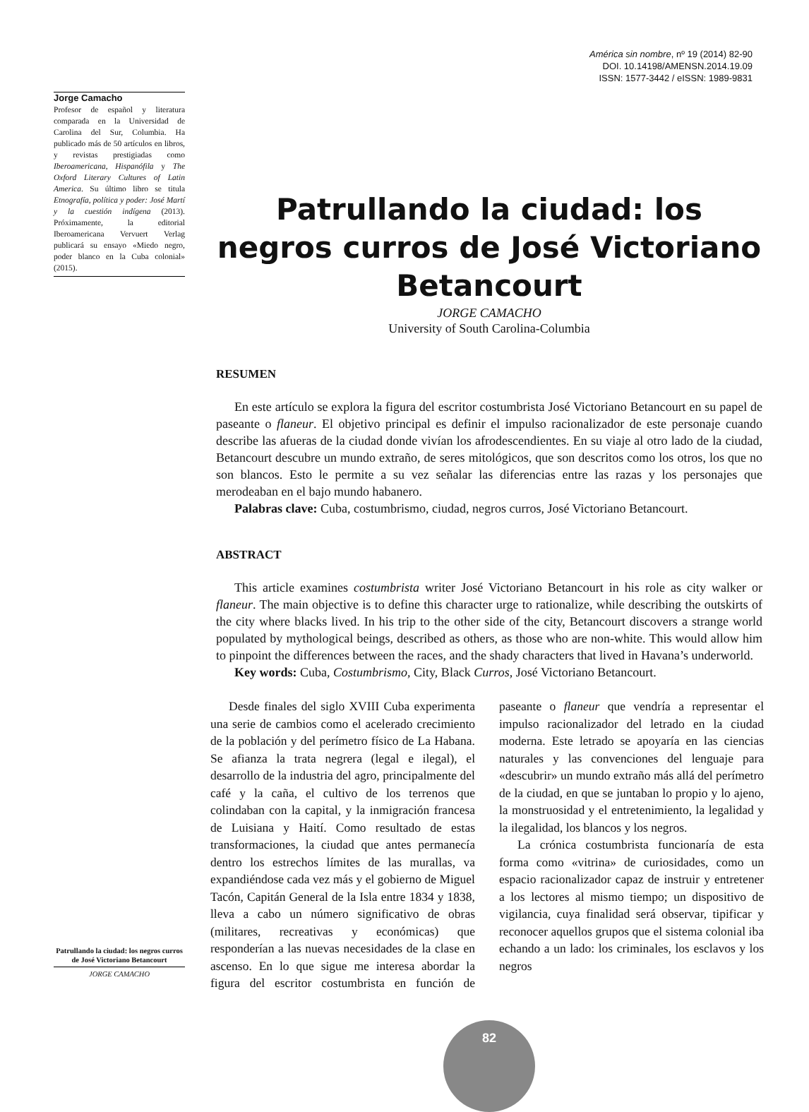América sin nombre, nº 19 (2014) 82-90
DOI. 10.14198/AMENSN.2014.19.09
ISSN: 1577-3442 / eISSN: 1989-9831
Jorge Camacho
Profesor de español y literatura comparada en la Universidad de Carolina del Sur, Columbia. Ha publicado más de 50 artículos en libros, y revistas prestigiadas como Iberoamericana, Hispanófila y The Oxford Literary Cultures of Latin America. Su último libro se titula Etnografía, política y poder: José Martí y la cuestión indígena (2013). Próximamente, la editorial Iberoamericana Vervuert Verlag publicará su ensayo «Miedo negro, poder blanco en la Cuba colonial» (2015).
Patrullando la ciudad: los negros curros de José Victoriano Betancourt
JORGE CAMACHO
University of South Carolina-Columbia
RESUMEN
En este artículo se explora la figura del escritor costumbrista José Victoriano Betancourt en su papel de paseante o flaneur. El objetivo principal es definir el impulso racionalizador de este personaje cuando describe las afueras de la ciudad donde vivían los afrodescendientes. En su viaje al otro lado de la ciudad, Betancourt descubre un mundo extraño, de seres mitológicos, que son descritos como los otros, los que no son blancos. Esto le permite a su vez señalar las diferencias entre las razas y los personajes que merodeaban en el bajo mundo habanero.
Palabras clave: Cuba, costumbrismo, ciudad, negros curros, José Victoriano Betancourt.
ABSTRACT
This article examines costumbrista writer José Victoriano Betancourt in his role as city walker or flaneur. The main objective is to define this character urge to rationalize, while describing the outskirts of the city where blacks lived. In his trip to the other side of the city, Betancourt discovers a strange world populated by mythological beings, described as others, as those who are non-white. This would allow him to pinpoint the differences between the races, and the shady characters that lived in Havana’s underworld.
Key words: Cuba, Costumbrismo, City, Black Curros, José Victoriano Betancourt.
Desde finales del siglo XVIII Cuba experimenta una serie de cambios como el acelerado crecimiento de la población y del perímetro físico de La Habana. Se afianza la trata negrera (legal e ilegal), el desarrollo de la industria del agro, principalmente del café y la caña, el cultivo de los terrenos que colindaban con la capital, y la inmigración francesa de Luisiana y Haití. Como resultado de estas transformaciones, la ciudad que antes permanecía dentro los estrechos límites de las murallas, va expandiéndose cada vez más y el gobierno de Miguel Tacón, Capitán General de la Isla entre 1834 y 1838, lleva a cabo un número significativo de obras (militares, recreativas y económicas) que responderían a las nuevas necesidades de la clase en ascenso. En lo que sigue me interesa abordar la figura del escritor costumbrista en función de paseante o flaneur que vendría a representar el impulso racionalizador del letrado en la ciudad moderna. Este letrado se apoyaría en las ciencias naturales y las convenciones del lenguaje para «descubrir» un mundo extraño más allá del perímetro de la ciudad, en que se juntaban lo propio y lo ajeno, la monstruosidad y el entretenimiento, la legalidad y la ilegalidad, los blancos y los negros.
La crónica costumbrista funcionaría de esta forma como «vitrina» de curiosidades, como un espacio racionalizador capaz de instruir y entretener a los lectores al mismo tiempo; un dispositivo de vigilancia, cuya finalidad será observar, tipificar y reconocer aquellos grupos que el sistema colonial iba echando a un lado: los criminales, los esclavos y los negros
Patrullando la ciudad: los negros curros de José Victoriano Betancourt
JORGE CAMACHO
82